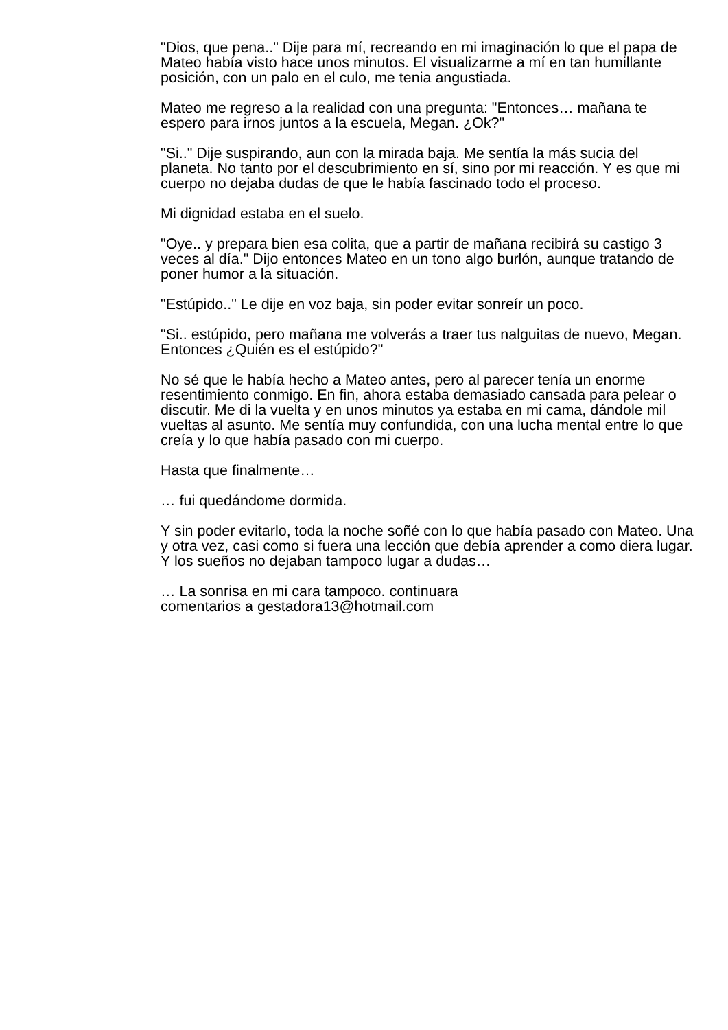"Dios, que pena.." Dije para mí, recreando en mi imaginación lo que el papa de Mateo había visto hace unos minutos. El visualizarme a mí en tan humillante posición, con un palo en el culo, me tenia angustiada.
Mateo me regreso a la realidad con una pregunta: "Entonces… mañana te espero para irnos juntos a la escuela, Megan. ¿Ok?"
"Si.." Dije suspirando, aun con la mirada baja. Me sentía la más sucia del planeta. No tanto por el descubrimiento en sí, sino por mi reacción. Y es que mi cuerpo no dejaba dudas de que le había fascinado todo el proceso.
Mi dignidad estaba en el suelo.
"Oye.. y prepara bien esa colita, que a partir de mañana recibirá su castigo 3 veces al día." Dijo entonces Mateo en un tono algo burlón, aunque tratando de poner humor a la situación.
"Estúpido.." Le dije en voz baja, sin poder evitar sonreír un poco.
"Si.. estúpido, pero mañana me volverás a traer tus nalguitas de nuevo, Megan. Entonces ¿Quién es el estúpido?"
No sé que le había hecho a Mateo antes, pero al parecer tenía un enorme resentimiento conmigo. En fin, ahora estaba demasiado cansada para pelear o discutir. Me di la vuelta y en unos minutos ya estaba en mi cama, dándole mil vueltas al asunto. Me sentía muy confundida, con una lucha mental entre lo que creía y lo que había pasado con mi cuerpo.
Hasta que finalmente…
… fui quedándome dormida.
Y sin poder evitarlo, toda la noche soñé con lo que había pasado con Mateo. Una y otra vez, casi como si fuera una lección que debía aprender a como diera lugar. Y los sueños no dejaban tampoco lugar a dudas…
… La sonrisa en mi cara tampoco. continuara
comentarios a gestadora13@hotmail.com